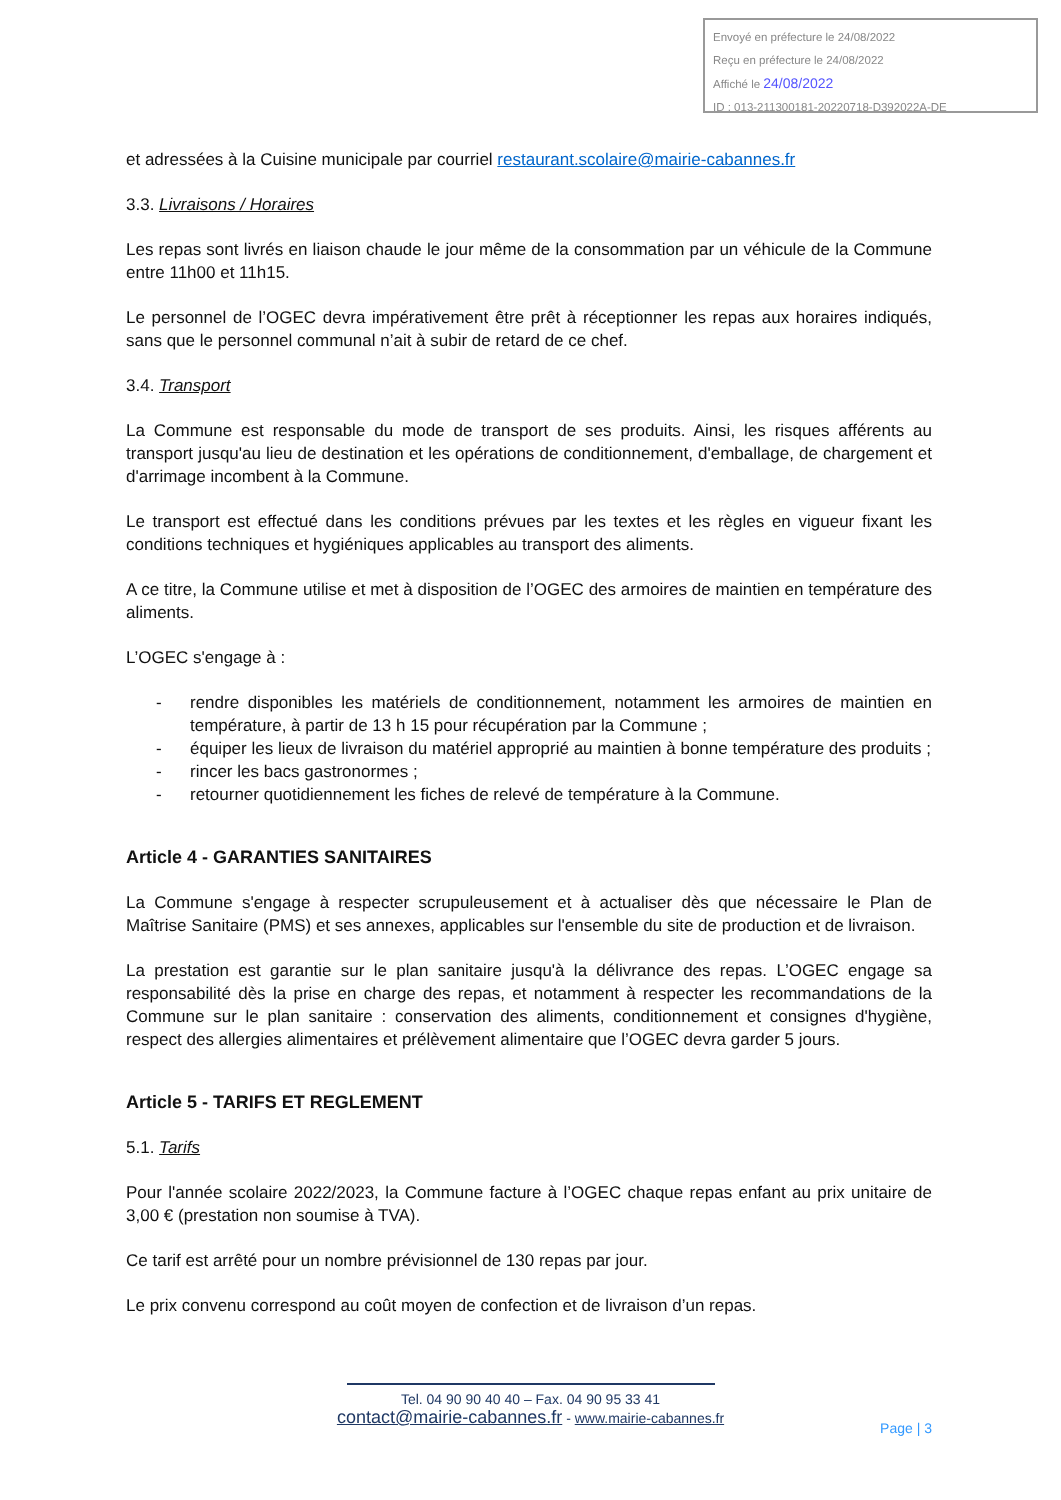Envoyé en préfecture le 24/08/2022
Reçu en préfecture le 24/08/2022
Affiché le 24/08/2022
ID : 013-211300181-20220718-D392022A-DE
et adressées à la Cuisine municipale par courriel restaurant.scolaire@mairie-cabannes.fr
3.3. Livraisons / Horaires
Les repas sont livrés en liaison chaude le jour même de la consommation par un véhicule de la Commune entre 11h00 et 11h15.
Le personnel de l’OGEC devra impérativement être prêt à réceptionner les repas aux horaires indiqués, sans que le personnel communal n’ait à subir de retard de ce chef.
3.4. Transport
La Commune est responsable du mode de transport de ses produits. Ainsi, les risques afférents au transport jusqu'au lieu de destination et les opérations de conditionnement, d'emballage, de chargement et d'arrimage incombent à la Commune.
Le transport est effectué dans les conditions prévues par les textes et les règles en vigueur fixant les conditions techniques et hygiéniques applicables au transport des aliments.
A ce titre, la Commune utilise et met à disposition de l’OGEC des armoires de maintien en température des aliments.
L’OGEC s'engage à :
- rendre disponibles les matériels de conditionnement, notamment les armoires de maintien en température, à partir de 13 h 15 pour récupération par la Commune ;
- équiper les lieux de livraison du matériel approprié au maintien à bonne température des produits ;
- rincer les bacs gastronormes ;
- retourner quotidiennement les fiches de relevé de température à la Commune.
Article 4 - GARANTIES SANITAIRES
La Commune s'engage à respecter scrupuleusement et à actualiser dès que nécessaire le Plan de Maîtrise Sanitaire (PMS) et ses annexes, applicables sur l'ensemble du site de production et de livraison.
La prestation est garantie sur le plan sanitaire jusqu'à la délivrance des repas. L’OGEC engage sa responsabilité dès la prise en charge des repas, et notamment à respecter les recommandations de la Commune sur le plan sanitaire : conservation des aliments, conditionnement et consignes d'hygiène, respect des allergies alimentaires et prélèvement alimentaire que l’OGEC devra garder 5 jours.
Article 5 - TARIFS ET REGLEMENT
5.1. Tarifs
Pour l'année scolaire 2022/2023, la Commune facture à l’OGEC chaque repas enfant au prix unitaire de 3,00 € (prestation non soumise à TVA).
Ce tarif est arrêté pour un nombre prévisionnel de 130 repas par jour.
Le prix convenu correspond au coût moyen de confection et de livraison d’un repas.
Tel. 04 90 90 40 40 – Fax. 04 90 95 33 41
contact@mairie-cabannes.fr - www.mairie-cabannes.fr
Page | 3